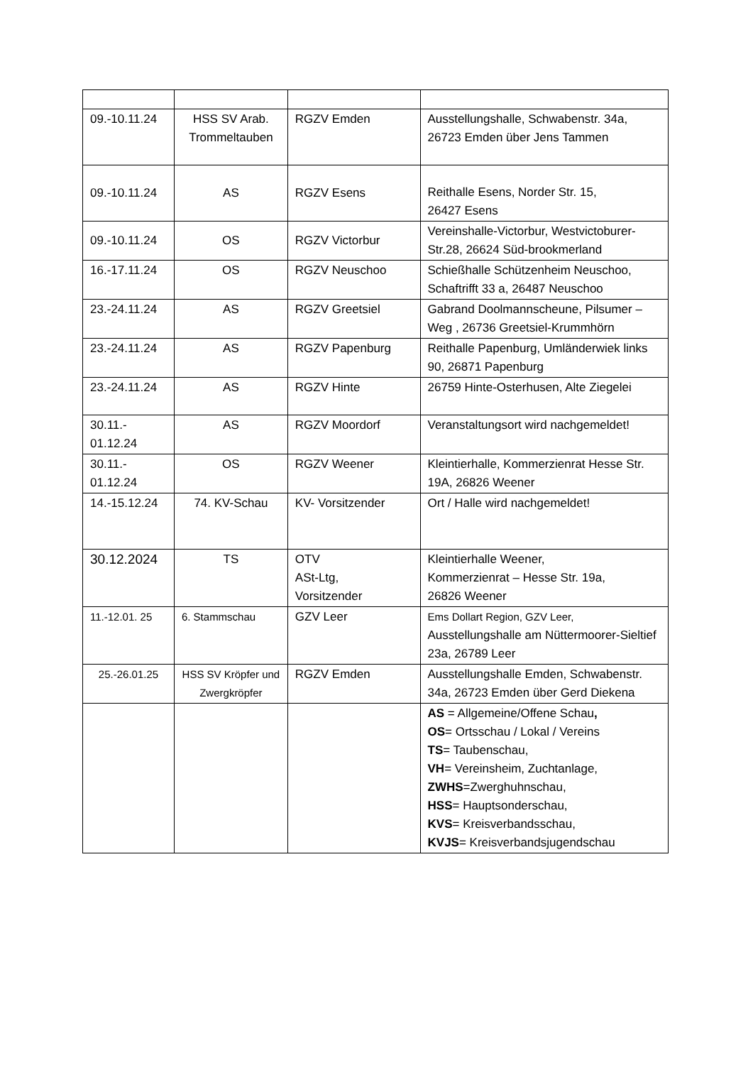| 09.-10.11.24 | HSS SV Arab. Trommeltauben | RGZV Emden | Ausstellungshalle, Schwabenstr. 34a, 26723 Emden über Jens Tammen |
| 09.-10.11.24 | AS | RGZV Esens | Reithalle Esens, Norder Str. 15, 26427 Esens |
| 09.-10.11.24 | OS | RGZV Victorbur | Vereinshalle-Victorbur, Westvictoburer-Str.28, 26624 Süd-brookmerland |
| 16.-17.11.24 | OS | RGZV Neuschoo | Schießhalle Schützenheim Neuschoo, Schaftrifft 33 a, 26487 Neuschoo |
| 23.-24.11.24 | AS | RGZV Greetsiel | Gabrand Doolmannscheune, Pilsumer – Weg , 26736 Greetsiel-Krummhörn |
| 23.-24.11.24 | AS | RGZV Papenburg | Reithalle Papenburg, Umländerwiek links 90, 26871 Papenburg |
| 23.-24.11.24 | AS | RGZV Hinte | 26759 Hinte-Osterhusen, Alte Ziegelei |
| 30.11.- 01.12.24 | AS | RGZV Moordorf | Veranstaltungsort wird nachgemeldet! |
| 30.11.- 01.12.24 | OS | RGZV Weener | Kleintierhalle, Kommerzienrat Hesse Str. 19A, 26826 Weener |
| 14.-15.12.24 | 74. KV-Schau | KV- Vorsitzender | Ort / Halle wird nachgemeldet! |
| 30.12.2024 | TS | OTV ASt-Ltg, Vorsitzender | Kleintierhalle Weener, Kommerzienrat – Hesse Str. 19a, 26826 Weener |
| 11.-12.01. 25 | 6. Stammschau | GZV Leer | Ems Dollart Region, GZV Leer, Ausstellungshalle am Nüttermoorer-Sieltief 23a, 26789 Leer |
| 25.-26.01.25 | HSS SV Kröpfer und Zwergkröpfer | RGZV Emden | Ausstellungshalle Emden, Schwabenstr. 34a, 26723 Emden über Gerd Diekena |
| | | | AS = Allgemeine/Offene Schau , OS = Ortsschau / Lokal / Vereins TS = Taubenschau, VH = Vereinsheim, Zuchtanlage, ZWHS =Zwerghuhnschau, HSS = Hauptsonderschau, KVS = Kreisverbandsschau, KVJS = Kreisverbandsjugendschau |